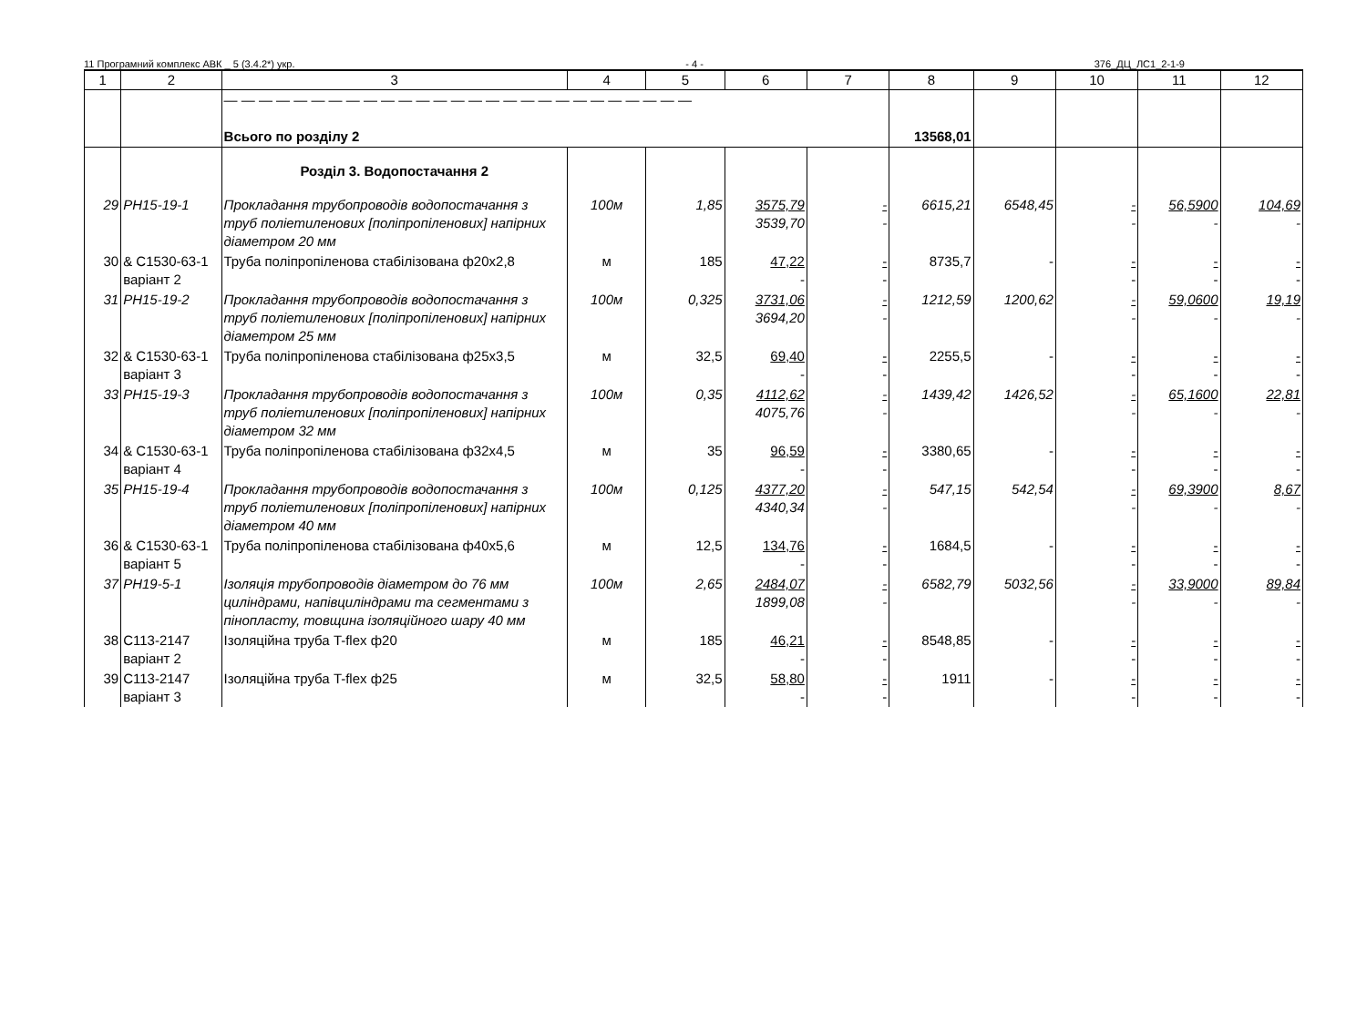11 Програмний комплекс АВК _ 5 (3.4.2*) укр. - 4 - 376_ДЦ_ЛС1_2-1-9
| 1 | 2 | 3 | 4 | 5 | 6 | 7 | 8 | 9 | 10 | 11 | 12 |
| --- | --- | --- | --- | --- | --- | --- | --- | --- | --- | --- | --- |
| | | — — — — — — — — — — — — — — — — — — — — — — — — — — — Всього по розділу 2 | | | | | 13568,01 | | | | |
| | | Розділ 3. Водопостачання 2 | | | | | | | | | |
| 29 | РН15-19-1 | Прокладання трубопроводів водопостачання з труб поліетиленових [поліпропіленових] напірних діаметром 20 мм | 100м | 1,85 | 3575,79 3539,70 | - - | 6615,21 | 6548,45 | - - | 56,5900 - | 104,69 - |
| 30 | & С1530-63-1 варіант 2 | Труба поліпропіленова стабілізована ф20х2,8 | м | 185 | 47,22 - | - - | 8735,7 | - | - - | - - | - - |
| 31 | РН15-19-2 | Прокладання трубопроводів водопостачання з труб поліетиленових [поліпропіленових] напірних діаметром 25 мм | 100м | 0,325 | 3731,06 3694,20 | - - | 1212,59 | 1200,62 | - - | 59,0600 - | 19,19 - |
| 32 | & С1530-63-1 варіант 3 | Труба поліпропіленова стабілізована ф25х3,5 | м | 32,5 | 69,40 - | - - | 2255,5 | - | - - | - - | - - |
| 33 | РН15-19-3 | Прокладання трубопроводів водопостачання з труб поліетиленових [поліпропіленових] напірних діаметром 32 мм | 100м | 0,35 | 4112,62 4075,76 | - - | 1439,42 | 1426,52 | - - | 65,1600 - | 22,81 - |
| 34 | & С1530-63-1 варіант 4 | Труба поліпропіленова стабілізована ф32х4,5 | м | 35 | 96,59 - | - - | 3380,65 | - | - - | - - | - - |
| 35 | РН15-19-4 | Прокладання трубопроводів водопостачання з труб поліетиленових [поліпропіленових] напірних діаметром 40 мм | 100м | 0,125 | 4377,20 4340,34 | - - | 547,15 | 542,54 | - - | 69,3900 - | 8,67 - |
| 36 | & С1530-63-1 варіант 5 | Труба поліпропіленова стабілізована ф40х5,6 | м | 12,5 | 134,76 - | - - | 1684,5 | - | - - | - - | - - |
| 37 | РН19-5-1 | Ізоляція трубопроводів діаметром до 76 мм циліндрами, напівциліндрами та сегментами з пінопласту, товщина ізоляційного шару 40 мм | 100м | 2,65 | 2484,07 1899,08 | - - | 6582,79 | 5032,56 | - - | 33,9000 - | 89,84 - |
| 38 | С113-2147 варіант 2 | Ізоляційна труба T-flex ф20 | м | 185 | 46,21 - | - - | 8548,85 | - | - - | - - | - - |
| 39 | С113-2147 варіант 3 | Ізоляційна труба T-flex ф25 | м | 32,5 | 58,80 - | - - | 1911 | - | - - | - - | - - |